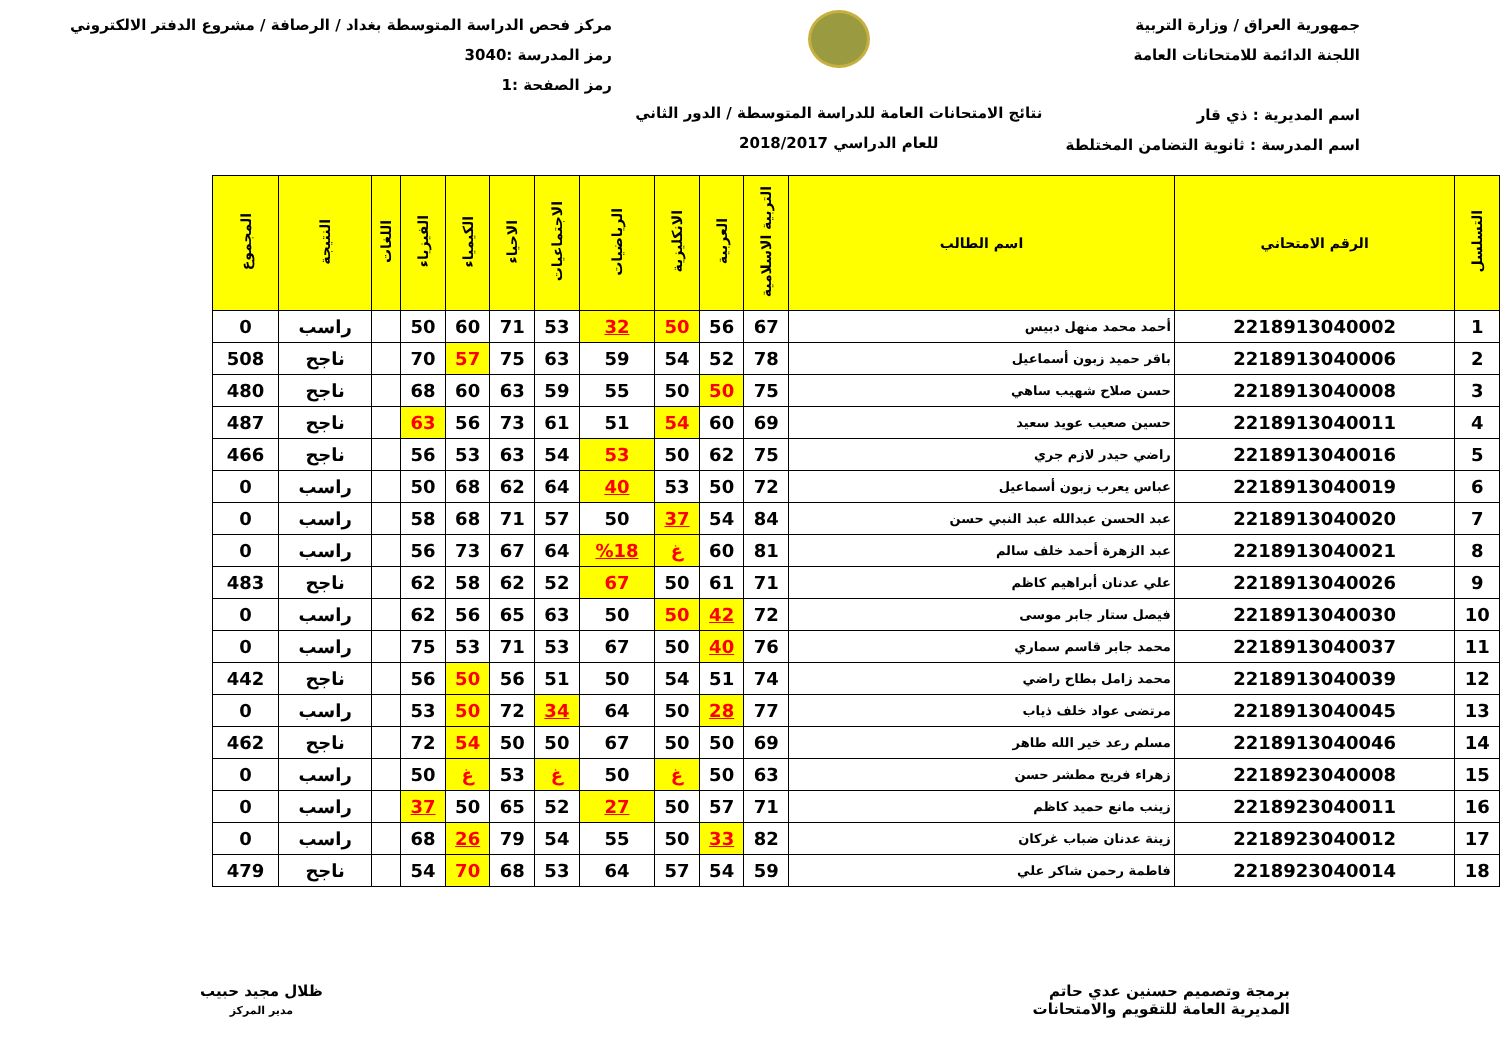جمهورية العراق / وزارة التربية
اللجنة الدائمة للامتحانات العامة
اسم المديرية : ذي قار
اسم المدرسة : ثانوية التضامن المختلطة
نتائج الامتحانات العامة للدراسة المتوسطة / الدور الثاني
للعام الدراسي 2018/2017
مركز فحص الدراسة المتوسطة بغداد / الرصافة / مشروع الدفتر الالكتروني
رمز المدرسة :3040
رمز الصفحة :1
| التسلسل | الرقم الامتحاني | اسم الطالب | التربية الاسلامية | العربية | الانكليزية | الرياضيات | الاجتماعيات | الاحياء | الكيمياء | الفيزياء | اللغات | النتيجة | المجموع |
| --- | --- | --- | --- | --- | --- | --- | --- | --- | --- | --- | --- | --- | --- |
| 1 | 2218913040002 | أحمد محمد منهل دبيس | 67 | 56 | 50 | 32 | 53 | 71 | 60 | 50 | | راسب | 0 |
| 2 | 2218913040006 | باقر حميد زبون أسماعيل | 78 | 52 | 54 | 59 | 63 | 75 | 57 | 70 | | ناجح | 508 |
| 3 | 2218913040008 | حسن صلاح شهيب ساهي | 75 | 50 | 50 | 55 | 59 | 63 | 60 | 68 | | ناجح | 480 |
| 4 | 2218913040011 | حسين صعيب عويد سعيد | 69 | 60 | 54 | 51 | 61 | 73 | 56 | 63 | | ناجح | 487 |
| 5 | 2218913040016 | راضي حيدر لازم جري | 75 | 62 | 50 | 53 | 54 | 63 | 53 | 56 | | ناجح | 466 |
| 6 | 2218913040019 | عباس يعرب زبون أسماعيل | 72 | 50 | 53 | 40 | 64 | 62 | 68 | 50 | | راسب | 0 |
| 7 | 2218913040020 | عبد الحسن عبدالله عبد النبي حسن | 84 | 54 | 37 | 50 | 57 | 71 | 68 | 58 | | راسب | 0 |
| 8 | 2218913040021 | عبد الزهرة أحمد خلف سالم | 81 | 60 | غ | %18 | 64 | 67 | 73 | 56 | | راسب | 0 |
| 9 | 2218913040026 | علي عدنان أبراهيم كاظم | 71 | 61 | 50 | 67 | 52 | 62 | 58 | 62 | | ناجح | 483 |
| 10 | 2218913040030 | فيصل ستار جابر موسى | 72 | 42 | 50 | 50 | 63 | 65 | 56 | 62 | | راسب | 0 |
| 11 | 2218913040037 | محمد جابر قاسم سماري | 76 | 40 | 50 | 67 | 53 | 71 | 53 | 75 | | راسب | 0 |
| 12 | 2218913040039 | محمد زامل بطاح راضي | 74 | 51 | 54 | 50 | 51 | 56 | 50 | 56 | | ناجح | 442 |
| 13 | 2218913040045 | مرتضى عواد خلف ذياب | 77 | 28 | 50 | 64 | 34 | 72 | 50 | 53 | | راسب | 0 |
| 14 | 2218913040046 | مسلم رعد خير الله طاهر | 69 | 50 | 50 | 67 | 50 | 50 | 54 | 72 | | ناجح | 462 |
| 15 | 2218923040008 | زهراء فريح مطشر حسن | 63 | 50 | غ | 50 | غ | 53 | غ | 50 | | راسب | 0 |
| 16 | 2218923040011 | زينب مانع حميد كاظم | 71 | 57 | 50 | 27 | 52 | 65 | 50 | 37 | | راسب | 0 |
| 17 | 2218923040012 | زينة عدنان ضباب غركان | 82 | 33 | 50 | 55 | 54 | 79 | 26 | 68 | | راسب | 0 |
| 18 | 2218923040014 | فاطمة رحمن شاكر علي | 59 | 54 | 57 | 64 | 53 | 68 | 70 | 54 | | ناجح | 479 |
برمجة وتصميم حسنين عدي حاتم
المديرية العامة للتقويم والامتحانات
ظلال مجيد حبيب
مدير المركز